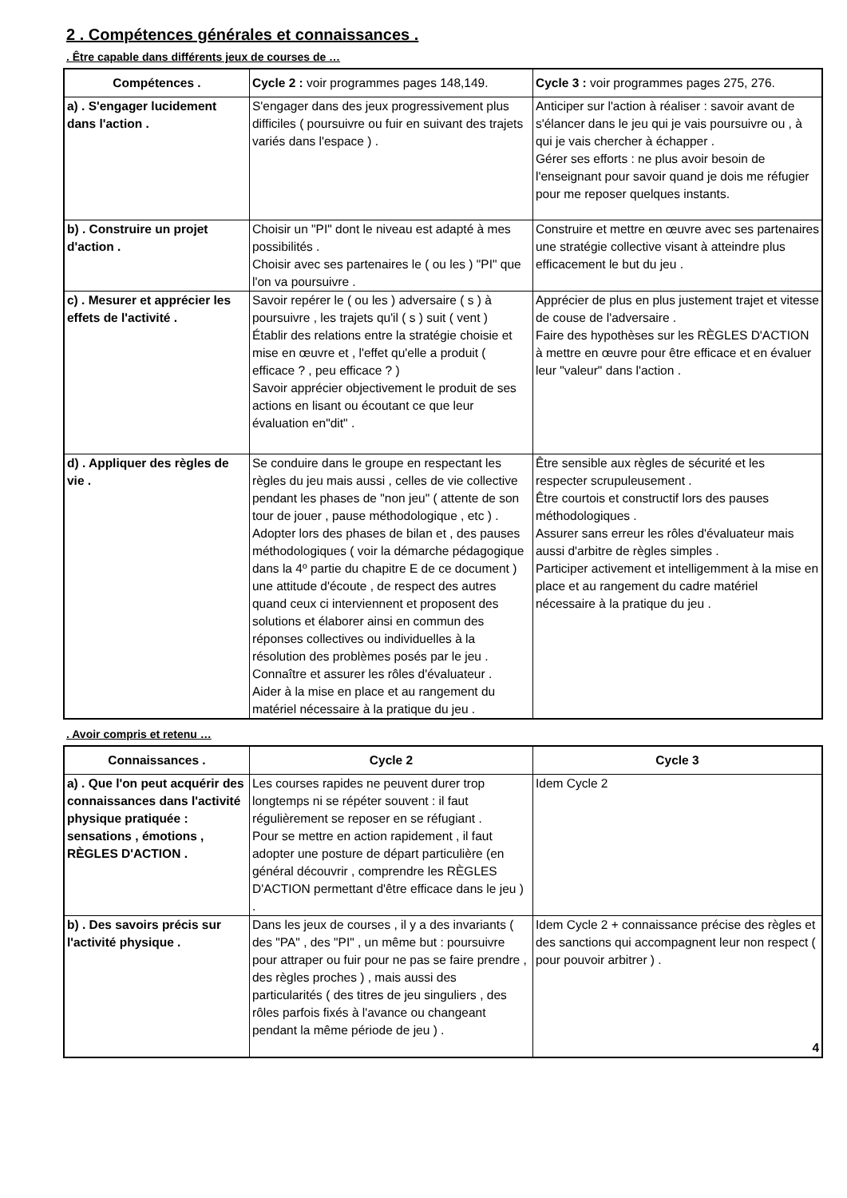2 . Compétences générales et connaissances .
. Être capable dans différents jeux de courses de …
| Compétences . | Cycle 2 : voir programmes pages 148,149. | Cycle 3 : voir programmes pages 275, 276. |
| --- | --- | --- |
| a) . S'engager lucidement dans l'action . | S'engager dans des jeux progressivement plus difficiles ( poursuivre ou fuir en suivant des trajets variés dans l'espace ) . | Anticiper sur l'action à réaliser : savoir avant de s'élancer dans le jeu qui je vais poursuivre ou , à qui je vais chercher à échapper . Gérer ses efforts : ne plus avoir besoin de l'enseignant pour savoir quand je dois me réfugier pour me reposer quelques instants. |
| b) . Construire un projet d'action . | Choisir un "PI" dont le niveau est adapté à mes possibilités . Choisir avec ses partenaires le ( ou les ) "PI" que l'on va poursuivre . | Construire et mettre en œuvre avec ses partenaires une stratégie collective visant à atteindre plus efficacement le but du jeu . |
| c) . Mesurer et apprécier les effets de l'activité . | Savoir repérer le ( ou les ) adversaire ( s ) à poursuivre , les trajets qu'il ( s ) suit ( vent ) Établir des relations entre la stratégie choisie et mise en œuvre et , l'effet qu'elle a produit ( efficace ? , peu efficace ? ) Savoir apprécier objectivement le produit de ses actions en lisant ou écoutant ce que leur évaluation en"dit" . | Apprécier de plus en plus justement trajet et vitesse de couse de l'adversaire . Faire des hypothèses sur les RÈGLES D'ACTION à mettre en œuvre pour être efficace et en évaluer leur "valeur" dans l'action . |
| d) . Appliquer des règles de vie . | Se conduire dans le groupe en respectant les règles du jeu mais aussi , celles de vie collective pendant les phases de "non jeu" ( attente de son tour de jouer , pause méthodologique , etc ) . Adopter lors des phases de bilan et , des pauses méthodologiques ( voir la démarche pédagogique dans la 4º partie du chapitre E de ce document ) une attitude d'écoute , de respect des autres quand ceux ci interviennent et proposent des solutions et élaborer ainsi en commun des réponses collectives ou individuelles à la résolution des problèmes posés par le jeu . Connaître et assurer les rôles d'évaluateur . Aider à la mise en place et au rangement du matériel nécessaire à la pratique du jeu . | Être sensible aux règles de sécurité et les respecter scrupuleusement . Être courtois et constructif lors des pauses méthodologiques . Assurer sans erreur les rôles d'évaluateur mais aussi d'arbitre de règles simples . Participer activement et intelligemment à la mise en place et au rangement du cadre matériel nécessaire à la pratique du jeu . |
. Avoir compris et retenu …
| Connaissances . | Cycle 2 | Cycle 3 |
| --- | --- | --- |
| a) . Que l'on peut acquérir des connaissances dans l'activité physique pratiquée : sensations , émotions , RÈGLES D'ACTION . | Les courses rapides ne peuvent durer trop longtemps ni se répéter souvent : il faut régulièrement se reposer en se réfugiant . Pour se mettre en action rapidement , il faut adopter une posture de départ particulière (en général découvrir , comprendre les RÈGLES D'ACTION permettant d'être efficace dans le jeu ) . | Idem Cycle 2 |
| b) . Des savoirs précis sur l'activité physique . | Dans les jeux de courses , il y a des invariants ( des "PA" , des "PI" , un même but : poursuivre pour attraper ou fuir pour ne pas se faire prendre , des règles proches ) , mais aussi des particularités ( des titres de jeu singuliers , des rôles parfois fixés à l'avance ou changeant pendant la même période de jeu ) . | Idem Cycle 2 + connaissance précise des règles et des sanctions qui accompagnent leur non respect ( pour pouvoir arbitrer ) . 4 |